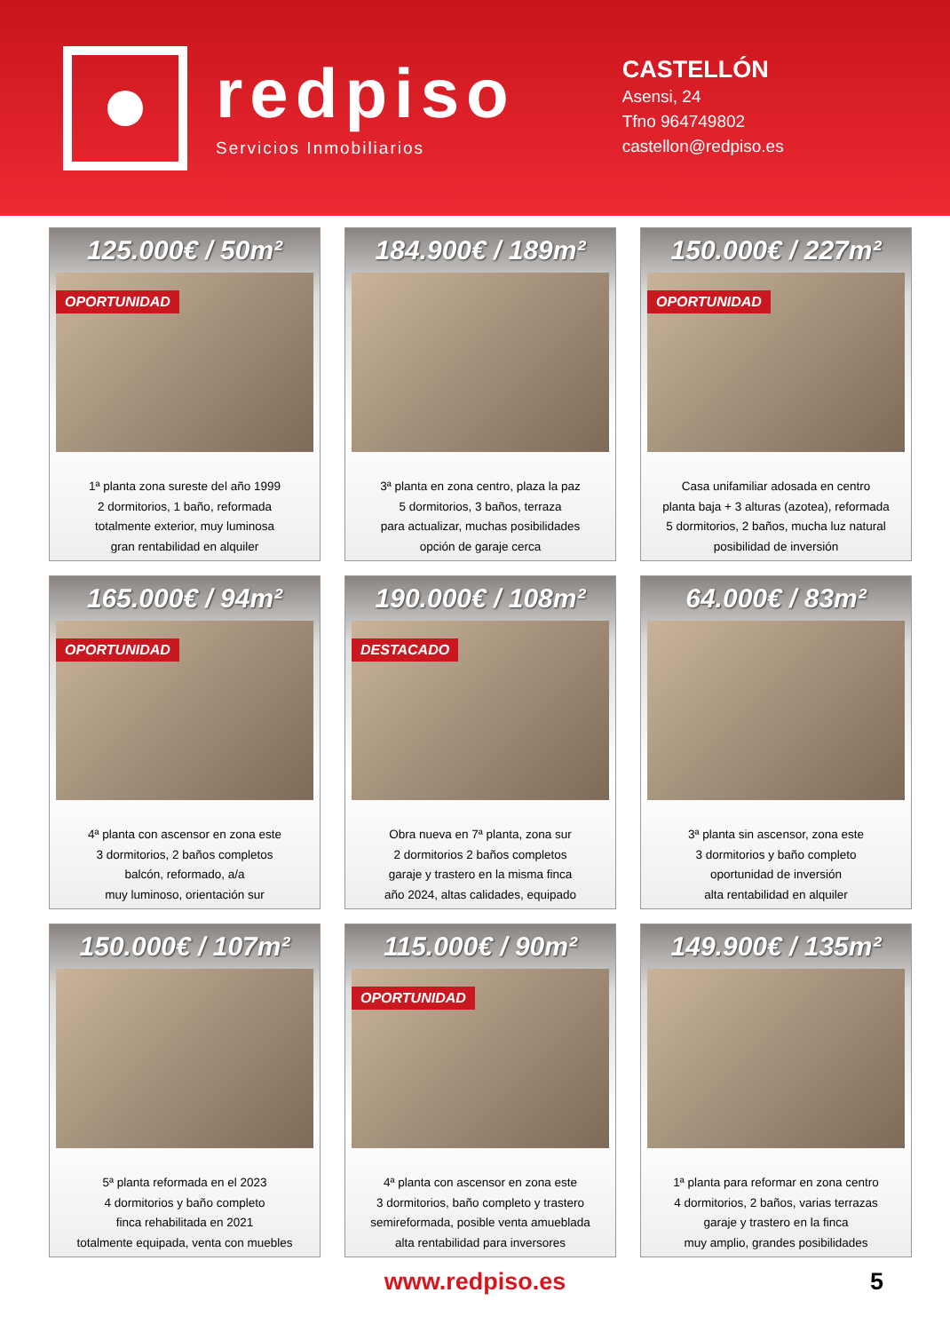redpiso
Servicios Inmobiliarios
CASTELLÓN
Asensi, 24
Tfno 964749802
castellon@redpiso.es
125.000€ / 50m²
OPORTUNIDAD
1ª planta zona sureste del año 1999
2 dormitorios, 1 baño, reformada
totalmente exterior, muy luminosa
gran rentabilidad en alquiler
184.900€ / 189m²
3ª planta en zona centro, plaza la paz
5 dormitorios, 3 baños, terraza
para actualizar, muchas posibilidades
opción de garaje cerca
150.000€ / 227m²
OPORTUNIDAD
Casa unifamiliar adosada en centro
planta baja + 3 alturas (azotea), reformada
5 dormitorios, 2 baños, mucha luz natural
posibilidad de inversión
165.000€ / 94m²
OPORTUNIDAD
4ª planta con ascensor en zona este
3 dormitorios, 2 baños completos
balcón, reformado, a/a
muy luminoso, orientación sur
190.000€ / 108m²
DESTACADO
Obra nueva en 7ª planta, zona sur
2 dormitorios 2 baños completos
garaje y trastero en la misma finca
año 2024, altas calidades, equipado
64.000€ / 83m²
3ª planta sin ascensor, zona este
3 dormitorios y baño completo
oportunidad de inversión
alta rentabilidad en alquiler
150.000€ / 107m²
5ª planta reformada en el 2023
4 dormitorios y baño completo
finca rehabilitada en 2021
totalmente equipada, venta con muebles
115.000€ / 90m²
OPORTUNIDAD
4ª planta con ascensor en zona este
3 dormitorios, baño completo y trastero
semireformada, posible venta amueblada
alta rentabilidad para inversores
149.900€ / 135m²
1ª planta para reformar en zona centro
4 dormitorios, 2 baños, varias terrazas
garaje y trastero en la finca
muy amplio, grandes posibilidades
www.redpiso.es 5